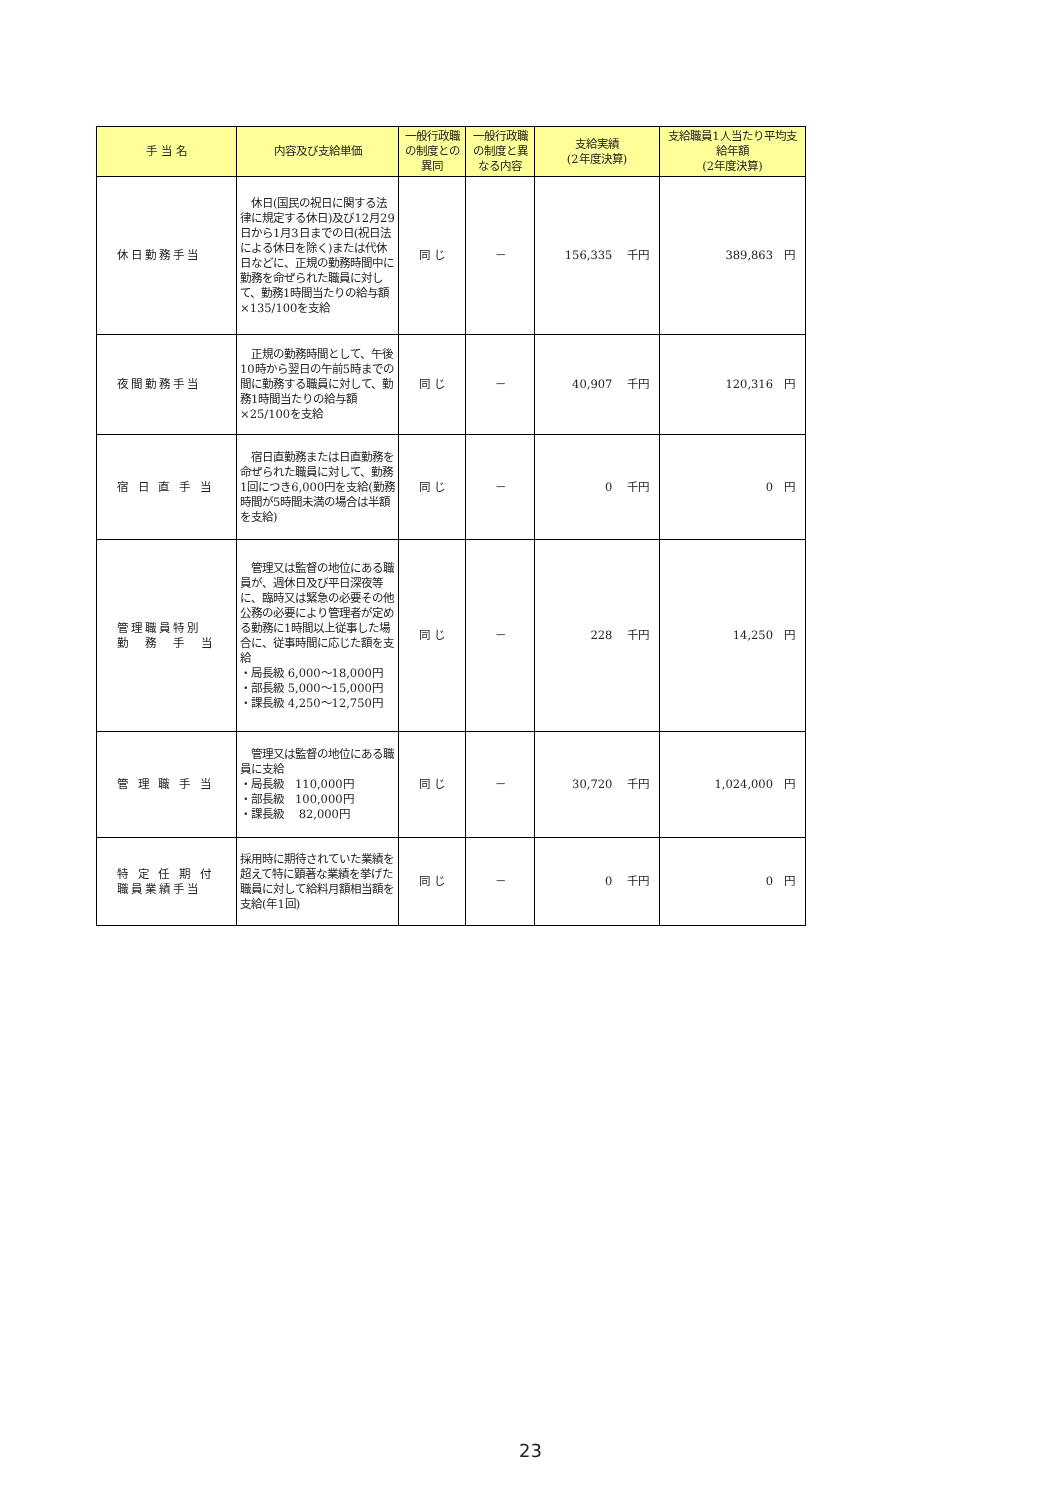| 手 当 名 | 内容及び支給単価 | 一般行政職の制度との異同 | 一般行政職の制度と異なる内容 | 支給実績 (2年度決算) | 支給職員1人当たり平均支給年額 (2年度決算) |
| --- | --- | --- | --- | --- | --- |
| 休日勤務手当 | 休日(国民の祝日に関する法律に規定する休日)及び12月29日から1月3日までの日(祝日法による休日を除く)または代休日などに、正規の勤務時間中に勤務を命ぜられた職員に対して、勤務1時間当たりの給与額×135/100を支給 | 同 じ | － | 156,335 千円 | 389,863 円 |
| 夜間勤務手当 | 正規の勤務時間として、午後10時から翌日の午前5時までの間に勤務する職員に対して、勤務1時間当たりの給与額×25/100を支給 | 同 じ | － | 40,907 千円 | 120,316 円 |
| 宿 日 直 手 当 | 宿日直勤務または日直勤務を命ぜられた職員に対して、勤務1回につき6,000円を支給(勤務時間が5時間未満の場合は半額を支給) | 同 じ | － | 0 千円 | 0 円 |
| 管理職員特別 勤 務 手 当 | 管理又は監督の地位にある職員が、週休日及び平日深夜等に、臨時又は緊急の必要その他公務の必要により管理者が定める勤務に1時間以上従事した場合に、従事時間に応じた額を支給 ・局長級 6,000～18,000円 ・部長級 5,000～15,000円 ・課長級 4,250～12,750円 | 同 じ | － | 228 千円 | 14,250 円 |
| 管 理 職 手 当 | 管理又は監督の地位にある職員に支給 ・局長級 110,000円 ・部長級 100,000円 ・課長級 82,000円 | 同 じ | － | 30,720 千円 | 1,024,000 円 |
| 特 定 任 期 付 職員業績手当 | 採用時に期待されていた業績を超えて特に顕著な業績を挙げた職員に対して給料月額相当額を支給(年1回) | 同 じ | － | 0 千円 | 0 円 |
23